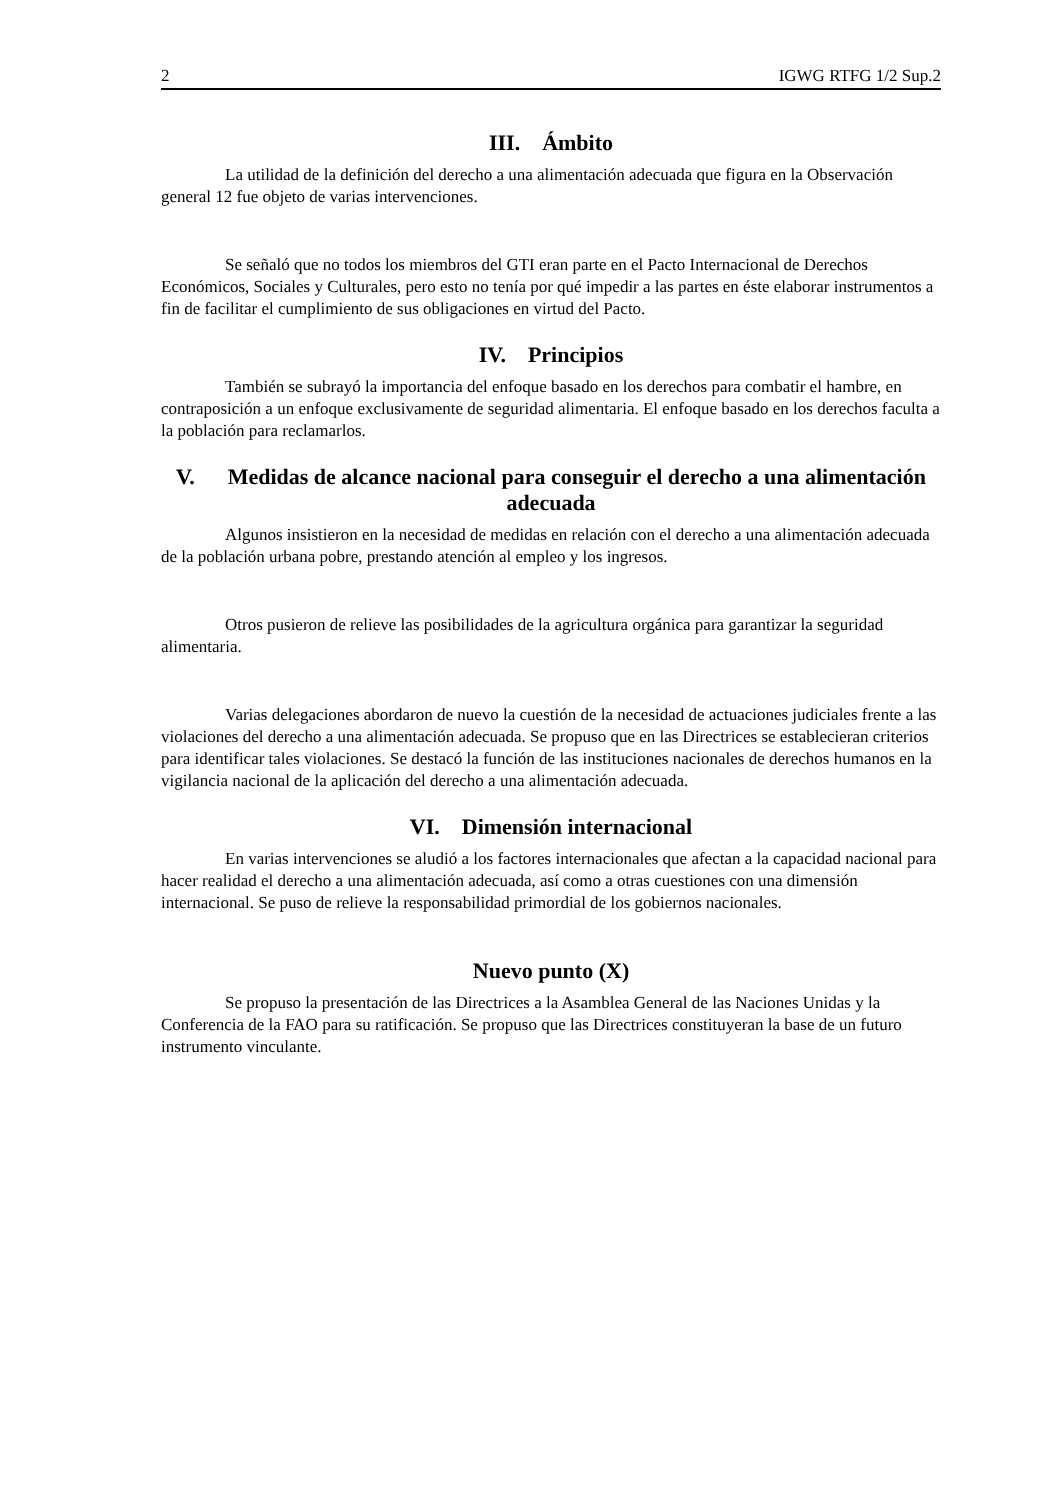2 IGWG RTFG 1/2 Sup.2
III. Ámbito
La utilidad de la definición del derecho a una alimentación adecuada que figura en la Observación general 12 fue objeto de varias intervenciones.
Se señaló que no todos los miembros del GTI eran parte en el Pacto Internacional de Derechos Económicos, Sociales y Culturales, pero esto no tenía por qué impedir a las partes en éste elaborar instrumentos a fin de facilitar el cumplimiento de sus obligaciones en virtud del Pacto.
IV. Principios
También se subrayó la importancia del enfoque basado en los derechos para combatir el hambre, en contraposición a un enfoque exclusivamente de seguridad alimentaria. El enfoque basado en los derechos faculta a la población para reclamarlos.
V. Medidas de alcance nacional para conseguir el derecho a una alimentación adecuada
Algunos insistieron en la necesidad de medidas en relación con el derecho a una alimentación adecuada de la población urbana pobre, prestando atención al empleo y los ingresos.
Otros pusieron de relieve las posibilidades de la agricultura orgánica para garantizar la seguridad alimentaria.
Varias delegaciones abordaron de nuevo la cuestión de la necesidad de actuaciones judiciales frente a las violaciones del derecho a una alimentación adecuada. Se propuso que en las Directrices se establecieran criterios para identificar tales violaciones. Se destacó la función de las instituciones nacionales de derechos humanos en la vigilancia nacional de la aplicación del derecho a una alimentación adecuada.
VI. Dimensión internacional
En varias intervenciones se aludió a los factores internacionales que afectan a la capacidad nacional para hacer realidad el derecho a una alimentación adecuada, así como a otras cuestiones con una dimensión internacional. Se puso de relieve la responsabilidad primordial de los gobiernos nacionales.
Nuevo punto (X)
Se propuso la presentación de las Directrices a la Asamblea General de las Naciones Unidas y la Conferencia de la FAO para su ratificación. Se propuso que las Directrices constituyeran la base de un futuro instrumento vinculante.